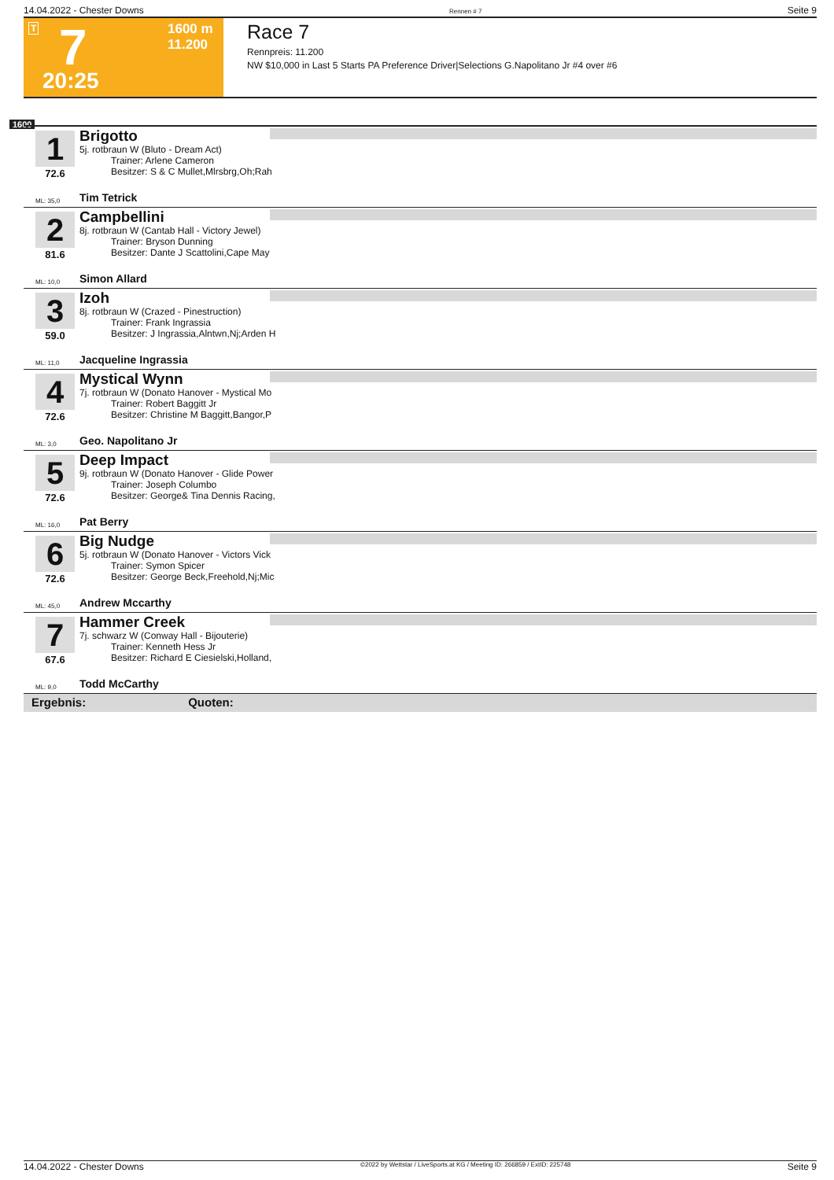14.04.2022 - Chester Downs Rennen # 7 Seite 9
T 7 1600 m
11.200
20:25
Race 7
Rennpreis: 11.200
NW $10,000 in Last 5 Starts PA Preference Driver|Selections G.Napolitano Jr #4 over #6
1600
1
72.6
Brigotto
5j. rotbraun W (Bluto - Dream Act)
Trainer: Arlene Cameron
Besitzer: S & C Mullet,Mlrsbrg,Oh;Rah
ML: 35,0 Tim Tetrick
2
81.6
Campbellini
8j. rotbraun W (Cantab Hall - Victory Jewel)
Trainer: Bryson Dunning
Besitzer: Dante J Scattolini,Cape May
ML: 10,0 Simon Allard
3
59.0
Izoh
8j. rotbraun W (Crazed - Pinestruction)
Trainer: Frank Ingrassia
Besitzer: J Ingrassia,Alntwn,Nj;Arden H
ML: 11,0 Jacqueline Ingrassia
4
72.6
Mystical Wynn
7j. rotbraun W (Donato Hanover - Mystical Mo
Trainer: Robert Baggitt Jr
Besitzer: Christine M Baggitt,Bangor,P
ML: 3,0 Geo. Napolitano Jr
5
72.6
Deep Impact
9j. rotbraun W (Donato Hanover - Glide Power
Trainer: Joseph Columbo
Besitzer: George& Tina Dennis Racing,
ML: 16,0 Pat Berry
6
72.6
Big Nudge
5j. rotbraun W (Donato Hanover - Victors Vick
Trainer: Symon Spicer
Besitzer: George Beck,Freehold,Nj;Mic
ML: 45,0 Andrew Mccarthy
7
67.6
Hammer Creek
7j. schwarz W (Conway Hall - Bijouterie)
Trainer: Kenneth Hess Jr
Besitzer: Richard E Ciesielski,Holland,
ML: 9,0 Todd McCarthy
Ergebnis: Quoten:
14.04.2022 - Chester Downs ©2022 by Wettstar / LiveSports.at KG / Meeting ID: 266859 / ExtID: 225748 Seite 9